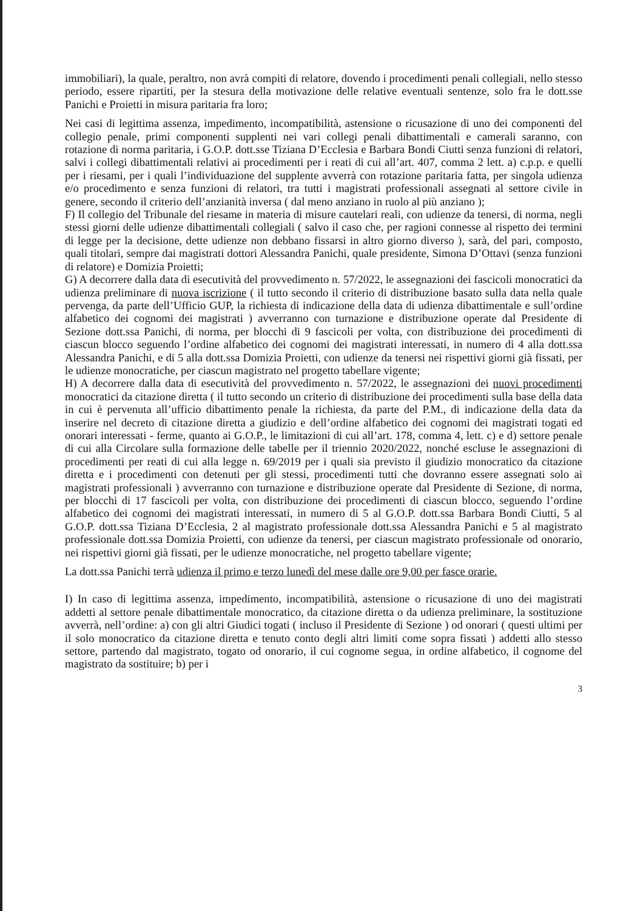immobiliari), la quale, peraltro, non avrà compiti di relatore, dovendo i procedimenti penali collegiali, nello stesso periodo, essere ripartiti, per la stesura della motivazione delle relative eventuali sentenze, solo fra le dott.sse Panichi e Proietti in misura paritaria fra loro;
Nei casi di legittima assenza, impedimento, incompatibilità, astensione o ricusazione di uno dei componenti del collegio penale, primi componenti supplenti nei vari collegi penali dibattimentali e camerali saranno, con rotazione di norma paritaria, i G.O.P. dott.sse Tiziana D’Ecclesia e Barbara Bondi Ciutti senza funzioni di relatori, salvi i collegi dibattimentali relativi ai procedimenti per i reati di cui all’art. 407, comma 2 lett. a) c.p.p. e quelli per i riesami, per i quali l’individuazione del supplente avverrà con rotazione paritaria fatta, per singola udienza e/o procedimento e senza funzioni di relatori, tra tutti i magistrati professionali assegnati al settore civile in genere, secondo il criterio dell’anzianità inversa ( dal meno anziano in ruolo al più anziano );
F) Il collegio del Tribunale del riesame in materia di misure cautelari reali, con udienze da tenersi, di norma, negli stessi giorni delle udienze dibattimentali collegiali ( salvo il caso che, per ragioni connesse al rispetto dei termini di legge per la decisione, dette udienze non debbano fissarsi in altro giorno diverso ), sarà, del pari, composto, quali titolari, sempre dai magistrati dottori Alessandra Panichi, quale presidente, Simona D’Ottavi (senza funzioni di relatore) e Domizia Proietti;
G) A decorrere dalla data di esecutività del provvedimento n. 57/2022, le assegnazioni dei fascicoli monocratici da udienza preliminare di nuova iscrizione ( il tutto secondo il criterio di distribuzione basato sulla data nella quale pervenga, da parte dell’Ufficio GUP, la richiesta di indicazione della data di udienza dibattimentale e sull’ordine alfabetico dei cognomi dei magistrati ) avverranno con turnazione e distribuzione operate dal Presidente di Sezione dott.ssa Panichi, di norma, per blocchi di 9 fascicoli per volta, con distribuzione dei procedimenti di ciascun blocco seguendo l’ordine alfabetico dei cognomi dei magistrati interessati, in numero di 4 alla dott.ssa Alessandra Panichi, e di 5 alla dott.ssa Domizia Proietti, con udienze da tenersi nei rispettivi giorni già fissati, per le udienze monocratiche, per ciascun magistrato nel progetto tabellare vigente;
H) A decorrere dalla data di esecutività del provvedimento n. 57/2022, le assegnazioni dei nuovi procedimenti monocratici da citazione diretta ( il tutto secondo un criterio di distribuzione dei procedimenti sulla base della data in cui è pervenuta all’ufficio dibattimento penale la richiesta, da parte del P.M., di indicazione della data da inserire nel decreto di citazione diretta a giudizio e dell’ordine alfabetico dei cognomi dei magistrati togati ed onorari interessati - ferme, quanto ai G.O.P., le limitazioni di cui all’art. 178, comma 4, lett. c) e d) settore penale di cui alla Circolare sulla formazione delle tabelle per il triennio 2020/2022, nonché escluse le assegnazioni di procedimenti per reati di cui alla legge n. 69/2019 per i quali sia previsto il giudizio monocratico da citazione diretta e i procedimenti con detenuti per gli stessi, procedimenti tutti che dovranno essere assegnati solo ai magistrati professionali ) avverranno con turnazione e distribuzione operate dal Presidente di Sezione, di norma, per blocchi di 17 fascicoli per volta, con distribuzione dei procedimenti di ciascun blocco, seguendo l’ordine alfabetico dei cognomi dei magistrati interessati, in numero di 5 al G.O.P. dott.ssa Barbara Bondi Ciutti, 5 al G.O.P. dott.ssa Tiziana D’Ecclesia, 2 al magistrato professionale dott.ssa Alessandra Panichi e 5 al magistrato professionale dott.ssa Domizia Proietti, con udienze da tenersi, per ciascun magistrato professionale od onorario, nei rispettivi giorni già fissati, per le udienze monocratiche, nel progetto tabellare vigente;
La dott.ssa Panichi terrà udienza il primo e terzo lunedì del mese dalle ore 9,00 per fasce orarie.
I) In caso di legittima assenza, impedimento, incompatibilità, astensione o ricusazione di uno dei magistrati addetti al settore penale dibattimentale monocratico, da citazione diretta o da udienza preliminare, la sostituzione avverrà, nell’ordine: a) con gli altri Giudici togati ( incluso il Presidente di Sezione ) od onorari ( questi ultimi per il solo monocratico da citazione diretta e tenuto conto degli altri limiti come sopra fissati ) addetti allo stesso settore, partendo dal magistrato, togato od onorario, il cui cognome segua, in ordine alfabetico, il cognome del magistrato da sostituire; b) per i
3